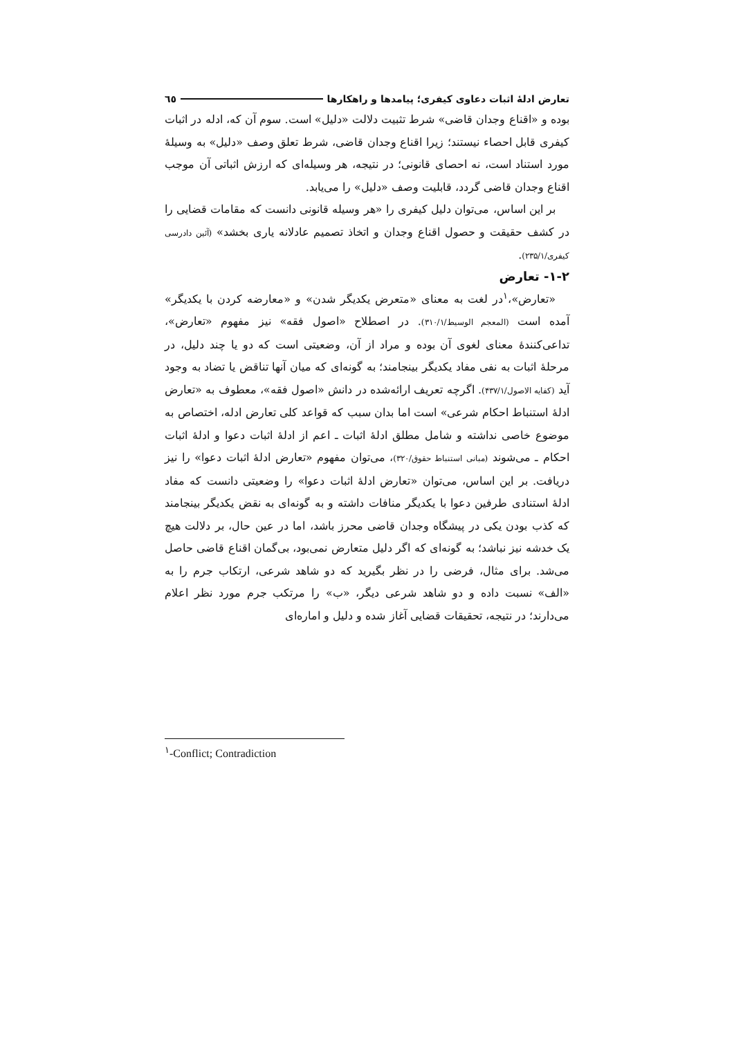تعارض ادلۀ اثبات دعاوی کیفری؛ پیامدها و راهکارها ٦٥
بوده و «اقناع وجدان قاضی» شرط تثبیت دلالت «دلیل» است. سوم آن که، ادله در اثبات کیفری قابل احصاء نیستند؛ زیرا اقناع وجدان قاضی، شرط تعلق وصف «دلیل» به وسیلۀ مورد استناد است، نه احصای قانونی؛ در نتیجه، هر وسیله‌ای که ارزش اثباتی آن موجب اقناع وجدان قاضی گردد، قابلیت وصف «دلیل» را می‌یابد.
بر این اساس، می‌توان دلیل کیفری را «هر وسیله قانونی دانست که مقامات قضایی را در کشف حقیقت و حصول اقناع وجدان و اتخاذ تصمیم عادلانه یاری بخشد» (آئین دادرسی کیفری/۲۳۵/۱).
۱-۲- تعارض
«تعارض»،<sup>۱</sup>در لغت به معنای «متعرض یکدیگر شدن» و «معارضه کردن با یکدیگر» آمده است (المعجم الوسیط/۳۱۰/۱). در اصطلاح «اصول فقه» نیز مفهوم «تعارض»، تداعی‌کنندۀ معنای لغوی آن بوده و مراد از آن، وضعیتی است که دو یا چند دلیل، در مرحلۀ اثبات به نفی مفاد یکدیگر بینجامند؛ به گونه‌ای که میان آنها تناقض یا تضاد به وجود آید (کفایه الاصول/۴۳۷/۱). اگرچه تعریف ارائه‌شده در دانش «اصول فقه»، معطوف به «تعارض ادلۀ استنباط احکام شرعی» است اما بدان سبب که قواعد کلی تعارض ادله، اختصاص به موضوع خاصی نداشته و شامل مطلق ادلۀ اثبات ـ اعم از ادلۀ اثبات دعوا و ادلۀ اثبات احکام ـ می‌شوند (مبانی استنباط حقوق/۳۲۰)، می‌توان مفهوم «تعارض ادلۀ اثبات دعوا» را نیز دریافت. بر این اساس، می‌توان «تعارض ادلۀ اثبات دعوا» را وضعیتی دانست که مفاد ادلۀ استنادی طرفین دعوا با یکدیگر منافات داشته و به گونه‌ای به نقض یکدیگر بینجامند که کذب بودن یکی در پیشگاه وجدان قاضی محرز باشد، اما در عین حال، بر دلالت هیچ یک خدشه نیز نباشد؛ به گونه‌ای که اگر دلیل متعارض نمی‌بود، بی‌گمان اقناع قاضی حاصل می‌شد. برای مثال، فرضی را در نظر بگیرید که دو شاهد شرعی، ارتکاب جرم را به «الف» نسبت داده و دو شاهد شرعی دیگر، «ب» را مرتکب جرم مورد نظر اعلام می‌دارند؛ در نتیجه، تحقیقات قضایی آغاز شده و دلیل و اماره‌ای
<sup>۱</sup>-Conflict; Contradiction